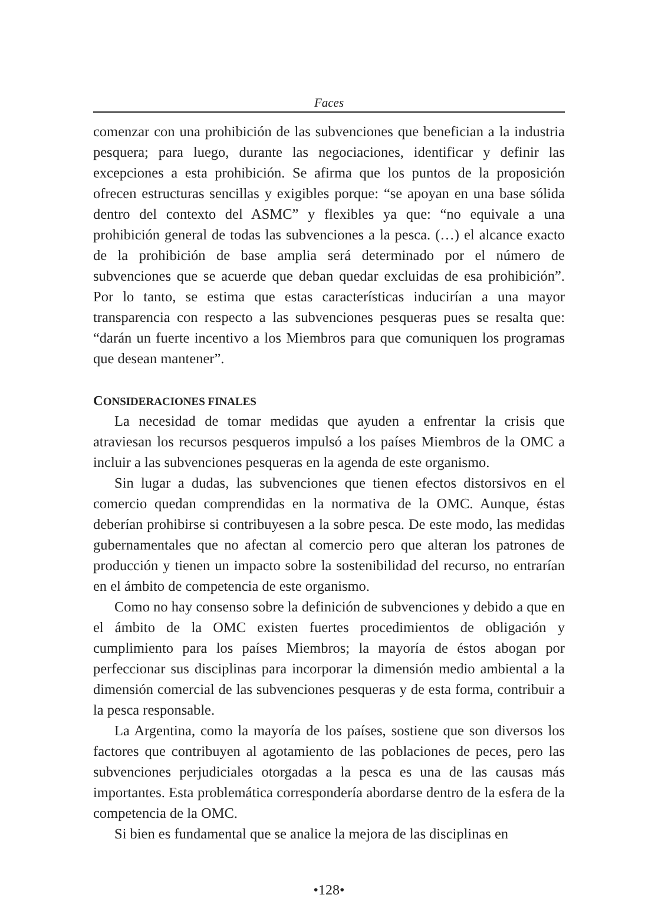Faces
comenzar con una prohibición de las subvenciones que benefician a la industria pesquera; para luego, durante las negociaciones, identificar y definir las excepciones a esta prohibición. Se afirma que los puntos de la proposición ofrecen estructuras sencillas y exigibles porque: “se apoyan en una base sólida dentro del contexto del ASMC” y flexibles ya que: “no equivale a una prohibición general de todas las subvenciones a la pesca. (…) el alcance exacto de la prohibición de base amplia será determinado por el número de subvenciones que se acuerde que deban quedar excluidas de esa prohibición”. Por lo tanto, se estima que estas características inducirían a una mayor transparencia con respecto a las subvenciones pesqueras pues se resalta que: “darán un fuerte incentivo a los Miembros para que comuniquen los programas que desean mantener”.
CONSIDERACIONES FINALES
La necesidad de tomar medidas que ayuden a enfrentar la crisis que atraviesan los recursos pesqueros impulsó a los países Miembros de la OMC a incluir a las subvenciones pesqueras en la agenda de este organismo.
Sin lugar a dudas, las subvenciones que tienen efectos distorsivos en el comercio quedan comprendidas en la normativa de la OMC. Aunque, éstas deberían prohibirse si contribuyesen a la sobre pesca. De este modo, las medidas gubernamentales que no afectan al comercio pero que alteran los patrones de producción y tienen un impacto sobre la sostenibilidad del recurso, no entrarían en el ámbito de competencia de este organismo.
Como no hay consenso sobre la definición de subvenciones y debido a que en el ámbito de la OMC existen fuertes procedimientos de obligación y cumplimiento para los países Miembros; la mayoría de éstos abogan por perfeccionar sus disciplinas para incorporar la dimensión medio ambiental a la dimensión comercial de las subvenciones pesqueras y de esta forma, contribuir a la pesca responsable.
La Argentina, como la mayoría de los países, sostiene que son diversos los factores que contribuyen al agotamiento de las poblaciones de peces, pero las subvenciones perjudiciales otorgadas a la pesca es una de las causas más importantes. Esta problemática correspondería abordarse dentro de la esfera de la competencia de la OMC.
Si bien es fundamental que se analice la mejora de las disciplinas en
•128•